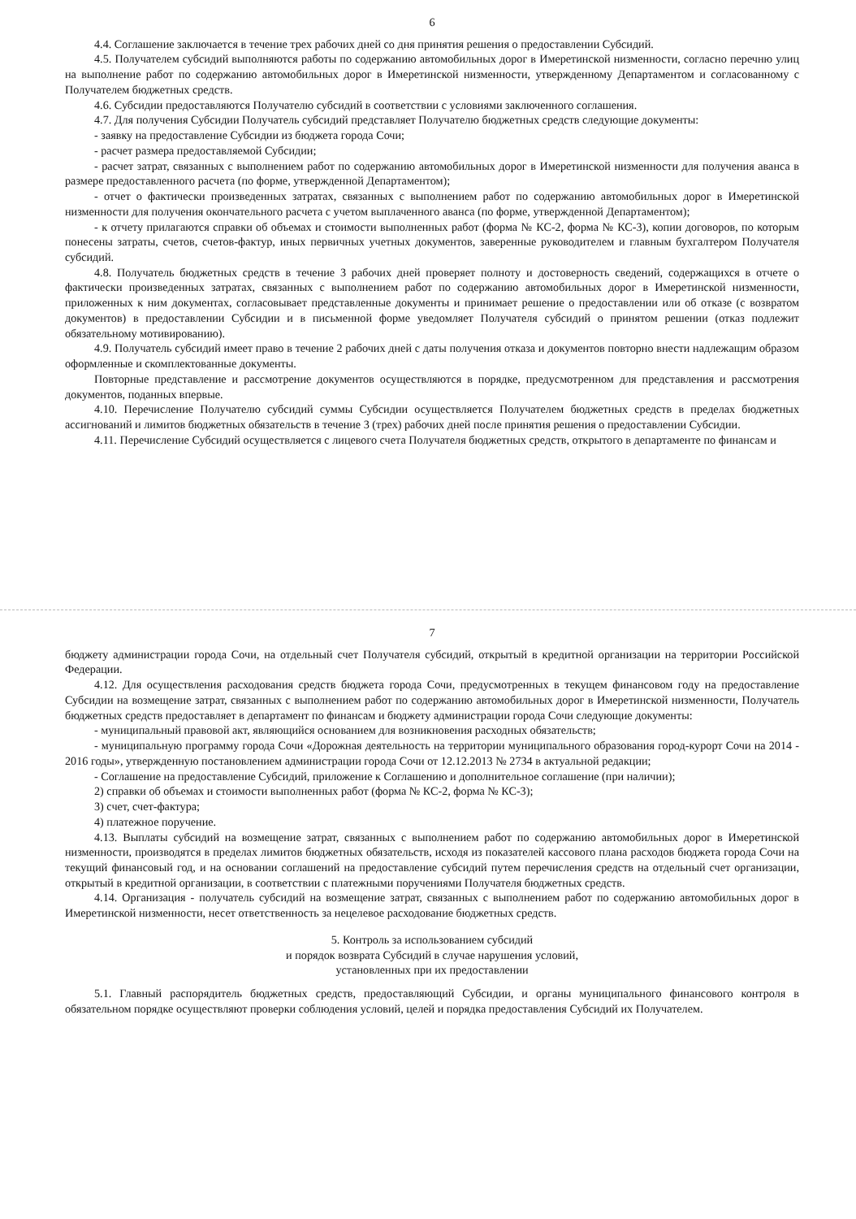6
4.4. Соглашение заключается в течение трех рабочих дней со дня принятия решения о предоставлении Субсидий.
4.5. Получателем субсидий выполняются работы по содержанию автомобильных дорог в Имеретинской низменности, согласно перечню улиц на выполнение работ по содержанию автомобильных дорог в Имеретинской низменности, утвержденному Департаментом и согласованному с Получателем бюджетных средств.
4.6. Субсидии предоставляются Получателю субсидий в соответствии с условиями заключенного соглашения.
4.7. Для получения Субсидии Получатель субсидий представляет Получателю бюджетных средств следующие документы:
- заявку на предоставление Субсидии из бюджета города Сочи;
- расчет размера предоставляемой Субсидии;
- расчет затрат, связанных с выполнением работ по содержанию автомобильных дорог в Имеретинской низменности для получения аванса в размере предоставленного расчета (по форме, утвержденной Департаментом);
- отчет о фактически произведенных затратах, связанных с выполнением работ по содержанию автомобильных дорог в Имеретинской низменности для получения окончательного расчета с учетом выплаченного аванса (по форме, утвержденной Департаментом);
- к отчету прилагаются справки об объемах и стоимости выполненных работ (форма № КС-2, форма № КС-3), копии договоров, по которым понесены затраты, счетов, счетов-фактур, иных первичных учетных документов, заверенные руководителем и главным бухгалтером Получателя субсидий.
4.8. Получатель бюджетных средств в течение 3 рабочих дней проверяет полноту и достоверность сведений, содержащихся в отчете о фактически произведенных затратах, связанных с выполнением работ по содержанию автомобильных дорог в Имеретинской низменности, приложенных к ним документах, согласовывает представленные документы и принимает решение о предоставлении или об отказе (с возвратом документов) в предоставлении Субсидии и в письменной форме уведомляет Получателя субсидий о принятом решении (отказ подлежит обязательному мотивированию).
4.9. Получатель субсидий имеет право в течение 2 рабочих дней с даты получения отказа и документов повторно внести надлежащим образом оформленные и скомплектованные документы.
Повторные представление и рассмотрение документов осуществляются в порядке, предусмотренном для представления и рассмотрения документов, поданных впервые.
4.10. Перечисление Получателю субсидий суммы Субсидии осуществляется Получателем бюджетных средств в пределах бюджетных ассигнований и лимитов бюджетных обязательств в течение 3 (трех) рабочих дней после принятия решения о предоставлении Субсидии.
4.11. Перечисление Субсидий осуществляется с лицевого счета Получателя бюджетных средств, открытого в департаменте по финансам и
7
бюджету администрации города Сочи, на отдельный счет Получателя субсидий, открытый в кредитной организации на территории Российской Федерации.
4.12. Для осуществления расходования средств бюджета города Сочи, предусмотренных в текущем финансовом году на предоставление Субсидии на возмещение затрат, связанных с выполнением работ по содержанию автомобильных дорог в Имеретинской низменности, Получатель бюджетных средств предоставляет в департамент по финансам и бюджету администрации города Сочи следующие документы:
- муниципальный правовой акт, являющийся основанием для возникновения расходных обязательств;
- муниципальную программу города Сочи «Дорожная деятельность на территории муниципального образования город-курорт Сочи на 2014 - 2016 годы», утвержденную постановлением администрации города Сочи от 12.12.2013 № 2734 в актуальной редакции;
- Соглашение на предоставление Субсидий, приложение к Соглашению и дополнительное соглашение (при наличии);
2) справки об объемах и стоимости выполненных работ (форма № КС-2, форма № КС-3);
3) счет, счет-фактура;
4) платежное поручение.
4.13. Выплаты субсидий на возмещение затрат, связанных с выполнением работ по содержанию автомобильных дорог в Имеретинской низменности, производятся в пределах лимитов бюджетных обязательств, исходя из показателей кассового плана расходов бюджета города Сочи на текущий финансовый год, и на основании соглашений на предоставление субсидий путем перечисления средств на отдельный счет организации, открытый в кредитной организации, в соответствии с платежными поручениями Получателя бюджетных средств.
4.14. Организация - получатель субсидий на возмещение затрат, связанных с выполнением работ по содержанию автомобильных дорог в Имеретинской низменности, несет ответственность за нецелевое расходование бюджетных средств.
5. Контроль за использованием субсидий
и порядок возврата Субсидий в случае нарушения условий,
установленных при их предоставлении
5.1. Главный распорядитель бюджетных средств, предоставляющий Субсидии, и органы муниципального финансового контроля в обязательном порядке осуществляют проверки соблюдения условий, целей и порядка предоставления Субсидий их Получателем.